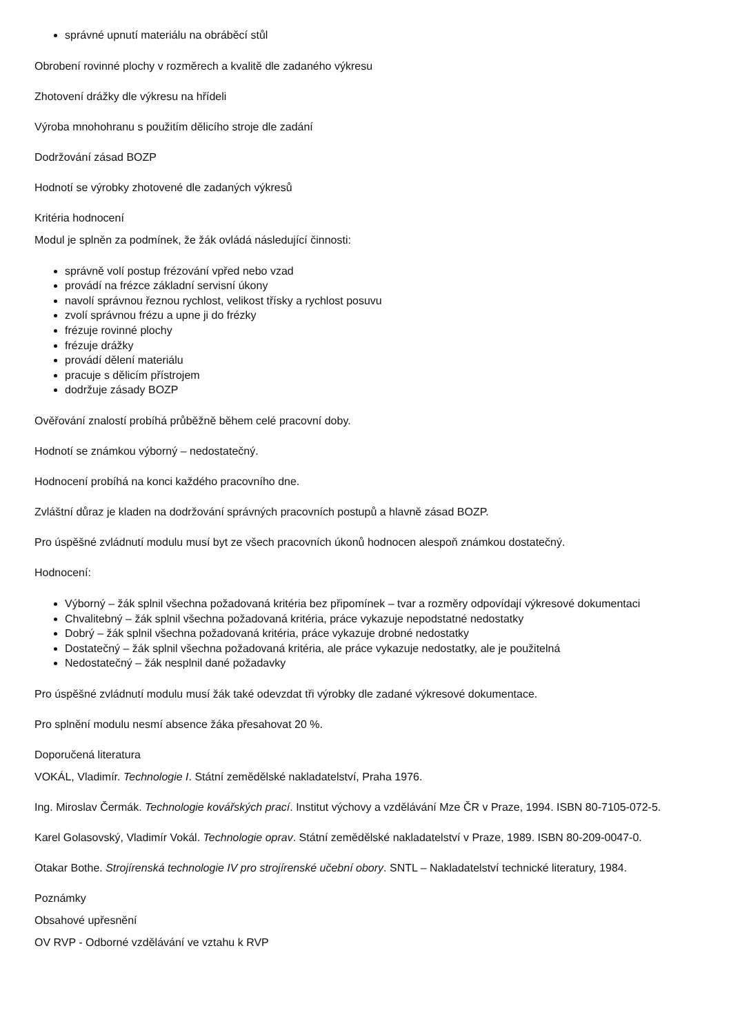správné upnutí materiálu na obráběcí stůl
Obrobení rovinné plochy v rozměrech a kvalitě dle zadaného výkresu
Zhotovení drážky dle výkresu na hřídeli
Výroba mnohohranu s použitím dělicího stroje dle zadání
Dodržování zásad BOZP
Hodnotí se výrobky zhotovené dle zadaných výkresů
Kritéria hodnocení
Modul je splněn za podmínek, že žák ovládá následující činnosti:
správně volí postup frézování vpřed nebo vzad
provádí na frézce základní servisní úkony
navolí správnou řeznou rychlost, velikost třísky a rychlost posuvu
zvolí správnou frézu a upne ji do frézky
frézuje rovinné plochy
frézuje drážky
provádí dělení materiálu
pracuje s dělicím přístrojem
dodržuje zásady BOZP
Ověřování znalostí probíhá průběžně během celé pracovní doby.
Hodnotí se známkou výborný – nedostatečný.
Hodnocení probíhá na konci každého pracovního dne.
Zvláštní důraz je kladen na dodržování správných pracovních postupů a hlavně zásad BOZP.
Pro úspěšné zvládnutí modulu musí byt ze všech pracovních úkonů hodnocen alespoň známkou dostatečný.
Hodnocení:
Výborný – žák splnil všechna požadovaná kritéria bez připomínek – tvar a rozměry odpovídají výkresové dokumentaci
Chvalitebný – žák splnil všechna požadovaná kritéria, práce vykazuje nepodstatné nedostatky
Dobrý – žák splnil všechna požadovaná kritéria, práce vykazuje drobné nedostatky
Dostatečný – žák splnil všechna požadovaná kritéria, ale práce vykazuje nedostatky, ale je použitelná
Nedostatečný – žák nesplnil dané požadavky
Pro úspěšné zvládnutí modulu musí žák také odevzdat tři výrobky dle zadané výkresové dokumentace.
Pro splnění modulu nesmí absence žáka přesahovat 20 %.
Doporučená literatura
VOKÁL, Vladimír. Technologie I. Státní zemědělské nakladatelství, Praha 1976.
Ing. Miroslav Čermák. Technologie kovářských prací. Institut výchovy a vzdělávání Mze ČR v Praze, 1994. ISBN 80-7105-072-5.
Karel Golasovský, Vladimír Vokál. Technologie oprav. Státní zemědělské nakladatelství v Praze, 1989. ISBN 80-209-0047-0.
Otakar Bothe. Strojírenská technologie IV pro strojírenské učební obory. SNTL – Nakladatelství technické literatury, 1984.
Poznámky
Obsahové upřesnění
OV RVP - Odborné vzdělávání ve vztahu k RVP